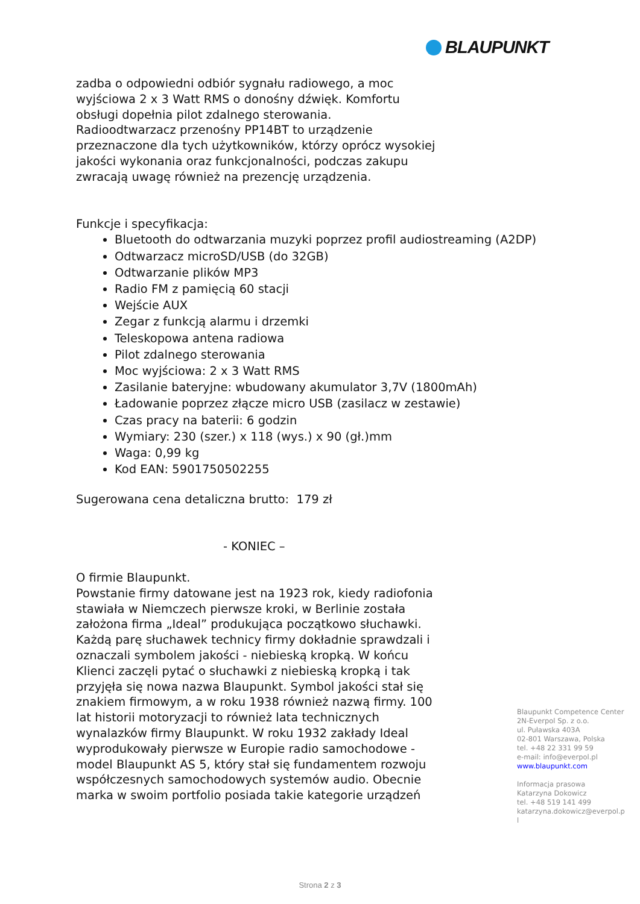BLAUPUNKT
zadba o odpowiedni odbiór sygnału radiowego, a moc
wyjściowa 2 x 3 Watt RMS o donośny dźwięk. Komfortu
obsługi dopełnia pilot zdalnego sterowania.
Radioodtwarzacz przenośny PP14BT to urządzenie
przeznaczone dla tych użytkowników, którzy oprócz wysokiej
jakości wykonania oraz funkcjonalności, podczas zakupu
zwracają uwagę również na prezencję urządzenia.
Funkcje i specyfikacja:
Bluetooth do odtwarzania muzyki poprzez profil audiostreaming (A2DP)
Odtwarzacz microSD/USB (do 32GB)
Odtwarzanie plików MP3
Radio FM z pamięcią 60 stacji
Wejście AUX
Zegar z funkcją alarmu i drzemki
Teleskopowa antena radiowa
Pilot zdalnego sterowania
Moc wyjściowa: 2 x 3 Watt RMS
Zasilanie bateryjne: wbudowany akumulator 3,7V (1800mAh)
Ładowanie poprzez złącze micro USB (zasilacz w zestawie)
Czas pracy na baterii: 6 godzin
Wymiary: 230 (szer.) x 118 (wys.) x 90 (gł.)mm
Waga: 0,99 kg
Kod EAN: 5901750502255
Sugerowana cena detaliczna brutto: 179 zł
- KONIEC –
O firmie Blaupunkt.
Powstanie firmy datowane jest na 1923 rok, kiedy radiofonia
stawiała w Niemczech pierwsze kroki, w Berlinie została
założona firma „Ideal” produkująca początkowo słuchawki.
Każdą parę słuchawek technicy firmy dokładnie sprawdzali i
oznaczali symbolem jakości - niebieską kropką. W końcu
Klienci zaczęli pytać o słuchawki z niebieską kropką i tak
przyjęła się nowa nazwa Blaupunkt. Symbol jakości stał się
znakiem firmowym, a w roku 1938 również nazwą firmy. 100
lat historii motoryzacji to również lata technicznych
wynalazków firmy Blaupunkt. W roku 1932 zakłady Ideal
wyprodukowały pierwsze w Europie radio samochodowe -
model Blaupunkt AS 5, który stał się fundamentem rozwoju
współczesnych samochodowych systemów audio. Obecnie
marka w swoim portfolio posiada takie kategorie urządzeń
Blaupunkt Competence Center
2N-Everpol Sp. z o.o.
ul. Puławska 403A
02-801 Warszawa, Polska
tel. +48 22 331 99 59
e-mail: info@everpol.pl
www.blaupunkt.com
Informacja prasowa
Katarzyna Dokowicz
tel. +48 519 141 499
katarzyna.dokowicz@everpol.p
l
Strona 2 z 3